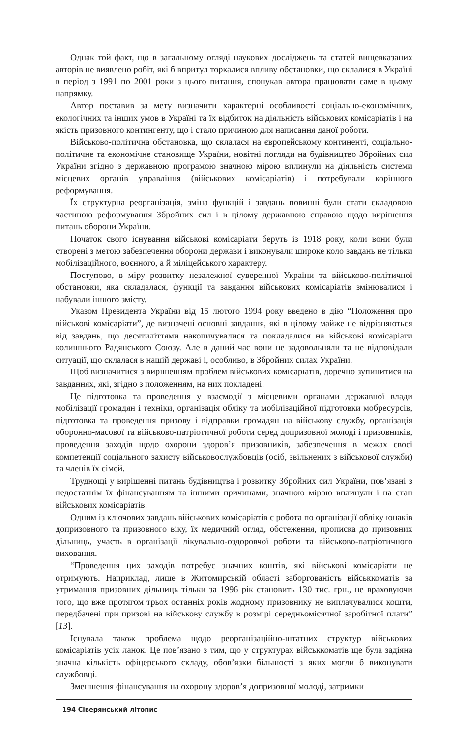Однак той факт, що в загальному огляді наукових досліджень та статей вищевказаних авторів не виявлено робіт, які б впритул торкалися впливу обстановки, що склалися в Україні в період з 1991 по 2001 роки з цього питання, спонукав автора працювати саме в цьому напрямку.
Автор поставив за мету визначити характерні особливості соціально-економічних, екологічних та інших умов в Україні та їх відбиток на діяльність військових комісаріатів і на якість призовного контингенту, що і стало причиною для написання даної роботи.
Військово-політична обстановка, що склалася на європейському континенті, соціально-політичне та економічне становище України, новітні погляди на будівництво Збройних сил України згідно з державною програмою значною мірою вплинули на діяльність системи місцевих органів управління (військових комісаріатів) і потребували корінного реформування.
Їх структурна реорганізація, зміна функцій і завдань повинні були стати складовою частиною реформування Збройних сил і в цілому державною справою щодо вирішення питань оборони України.
Початок свого існування військові комісаріати беруть із 1918 року, коли вони були створені з метою забезпечення оборони держави і виконували широке коло завдань не тільки мобілізаційного, воєнного, а й міліцейського характеру.
Поступово, в міру розвитку незалежної суверенної України та військово-політичної обстановки, яка складалася, функції та завдання військових комісаріатів змінювалися і набували іншого змісту.
Указом Президента України від 15 лютого 1994 року введено в дію “Положення про військові комісаріати”, де визначені основні завдання, які в цілому майже не відрізняються від завдань, що десятиліттями накопичувалися та покладалися на військові комісаріати колишнього Радянського Союзу. Але в даний час вони не задовольняли та не відповідали ситуації, що склалася в нашій державі і, особливо, в Збройних силах України.
Щоб визначитися з вирішенням проблем військових комісаріатів, доречно зупинитися на завданнях, які, згідно з положенням, на них покладені.
Це підготовка та проведення у взаємодії з місцевими органами державної влади мобілізації громадян і техніки, організація обліку та мобілізаційної підготовки мобресурсів, підготовка та проведення призову і відправки громадян на військову службу, організація оборонно-масової та військово-патріотичної роботи серед допризовної молоді і призовників, проведення заходів щодо охорони здоров’я призовників, забезпечення в межах своєї компетенції соціального захисту військовослужбовців (осіб, звільнених з військової служби) та членів їх сімей.
Труднощі у вирішенні питань будівництва і розвитку Збройних сил України, пов’язані з недостатнім їх фінансуванням та іншими причинами, значною мірою вплинули і на стан військових комісаріатів.
Одним із ключових завдань військових комісаріатів є робота по організації обліку юнаків допризовного та призовного віку, їх медичний огляд, обстеження, прописка до призовних дільниць, участь в організації лікувально-оздоровчої роботи та військово-патріотичного виховання.
“Проведення цих заходів потребує значних коштів, які військові комісаріати не отримують. Наприклад, лише в Житомирській області заборгованість військкоматів за утримання призовних дільниць тільки за 1996 рік становить 130 тис. грн., не враховуючи того, що вже протягом трьох останніх років жодному призовнику не виплачувалися кошти, передбачені при призові на військову службу в розмірі середньомісячної заробітної плати” [13].
Існувала також проблема щодо реорганізаційно-штатних структур військових комісаріатів усіх ланок. Це пов’язано з тим, що у структурах військкоматів ще була задіяна значна кількість офіцерського складу, обов’язки більшості з яких могли б виконувати службовці.
Зменшення фінансування на охорону здоров’я допризовної молоді, затримки
194 Сіверянський літопис